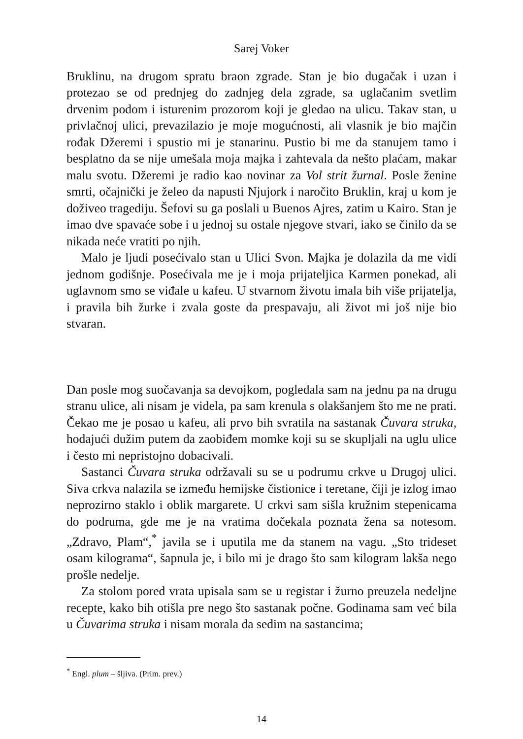Sarej Voker
Bruklinu, na drugom spratu braon zgrade. Stan je bio dugačak i uzan i protezao se od prednjeg do zadnjeg dela zgrade, sa uglačanim svetlim drvenim podom i isturenim prozorom koji je gledao na ulicu. Takav stan, u privlačnoj ulici, prevazilazio je moje mogućnosti, ali vlasnik je bio majčin rođak Džeremi i spustio mi je stanarinu. Pustio bi me da stanujem tamo i besplatno da se nije umešala moja majka i zahtevala da nešto plaćam, makar malu svotu. Džeremi je radio kao novinar za Vol strit žurnal. Posle ženine smrti, očajnički je želeo da napusti Njujork i naročito Bruklin, kraj u kom je doživeo tragediju. Šefovi su ga poslali u Buenos Ajres, zatim u Kairo. Stan je imao dve spavaće sobe i u jednoj su ostale njegove stvari, iako se činilo da se nikada neće vratiti po njih.
Malo je ljudi posećivalo stan u Ulici Svon. Majka je dolazila da me vidi jednom godišnje. Posećivala me je i moja prijateljica Karmen ponekad, ali uglavnom smo se viđale u kafeu. U stvarnom životu imala bih više prijatelja, i pravila bih žurke i zvala goste da prespavaju, ali život mi još nije bio stvaran.
Dan posle mog suočavanja sa devojkom, pogledala sam na jednu pa na drugu stranu ulice, ali nisam je videla, pa sam krenula s olakšanjem što me ne prati. Čekao me je posao u kafeu, ali prvo bih svratila na sastanak Čuvara struka, hodajući dužim putem da zaobiđem momke koji su se skupljali na uglu ulice i često mi nepristojno dobacivali.
Sastanci Čuvara struka održavali su se u podrumu crkve u Drugoj ulici. Siva crkva nalazila se između hemijske čistionice i teretane, čiji je izlog imao neprozirno staklo i oblik margarete. U crkvi sam sišla kružnim stepenicama do podruma, gde me je na vratima dočekala poznata žena sa notesom. „Zdravo, Plam“,<sup>*</sup> javila se i uputila me da stanem na vagu. „Sto trideset osam kilograma“, šapnula je, i bilo mi je drago što sam kilogram lakša nego prošle nedelje.
Za stolom pored vrata upisala sam se u registar i žurno preuzela nedeljne recepte, kako bih otišla pre nego što sastanak počne. Godinama sam već bila u Čuvarima struka i nisam morala da sedim na sastancima;
<sup>*</sup> Engl. plum – šljiva. (Prim. prev.)
14